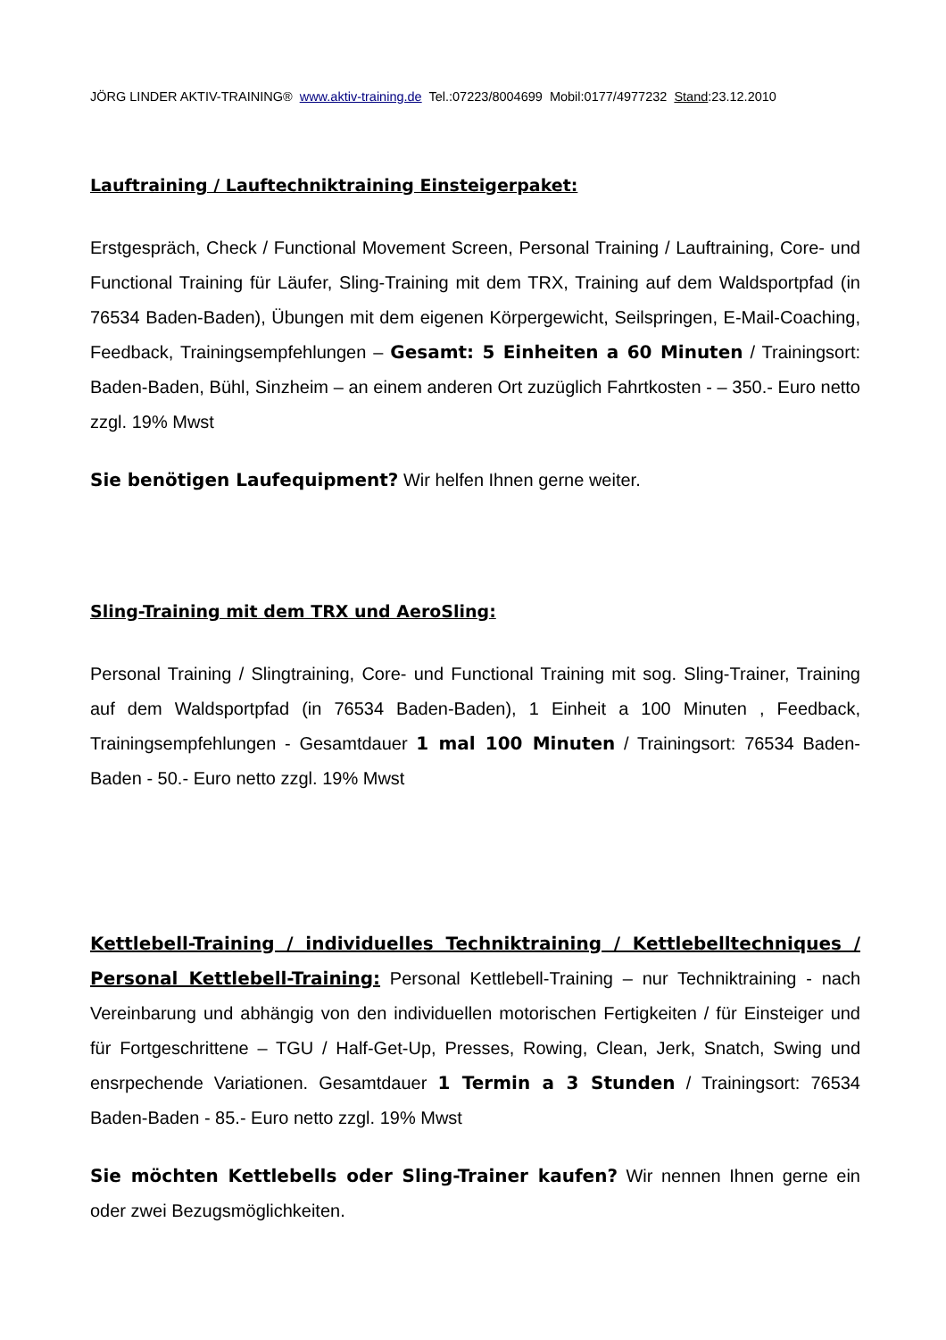JÖRG LINDER AKTIV-TRAINING® www.aktiv-training.de Tel.:07223/8004699 Mobil:0177/4977232 Stand:23.12.2010
Lauftraining / Lauftechniktraining Einsteigerpaket:
Erstgespräch, Check / Functional Movement Screen, Personal Training / Lauftraining, Core- und Functional Training für Läufer, Sling-Training mit dem TRX, Training auf dem Waldsportpfad (in 76534 Baden-Baden), Übungen mit dem eigenen Körpergewicht, Seilspringen, E-Mail-Coaching, Feedback, Trainingsempfehlungen – Gesamt: 5 Einheiten a 60 Minuten / Trainingsort: Baden-Baden, Bühl, Sinzheim – an einem anderen Ort zuzüglich Fahrtkosten - – 350.- Euro netto zzgl. 19% Mwst
Sie benötigen Laufequipment? Wir helfen Ihnen gerne weiter.
Sling-Training mit dem TRX und AeroSling:
Personal Training / Slingtraining, Core- und Functional Training mit sog. Sling-Trainer, Training auf dem Waldsportpfad (in 76534 Baden-Baden), 1 Einheit a 100 Minuten , Feedback, Trainingsempfehlungen - Gesamtdauer 1 mal 100 Minuten / Trainingsort: 76534 Baden-Baden - 50.- Euro netto zzgl. 19% Mwst
Kettlebell-Training / individuelles Techniktraining / Kettlebelltechniques / Personal Kettlebell-Training: Personal Kettlebell-Training – nur Techniktraining - nach Vereinbarung und abhängig von den individuellen motorischen Fertigkeiten / für Einsteiger und für Fortgeschrittene – TGU / Half-Get-Up, Presses, Rowing, Clean, Jerk, Snatch, Swing und ensrpechende Variationen. Gesamtdauer 1 Termin a 3 Stunden / Trainingsort: 76534 Baden-Baden - 85.- Euro netto zzgl. 19% Mwst
Sie möchten Kettlebells oder Sling-Trainer kaufen? Wir nennen Ihnen gerne ein oder zwei Bezugsmöglichkeiten.